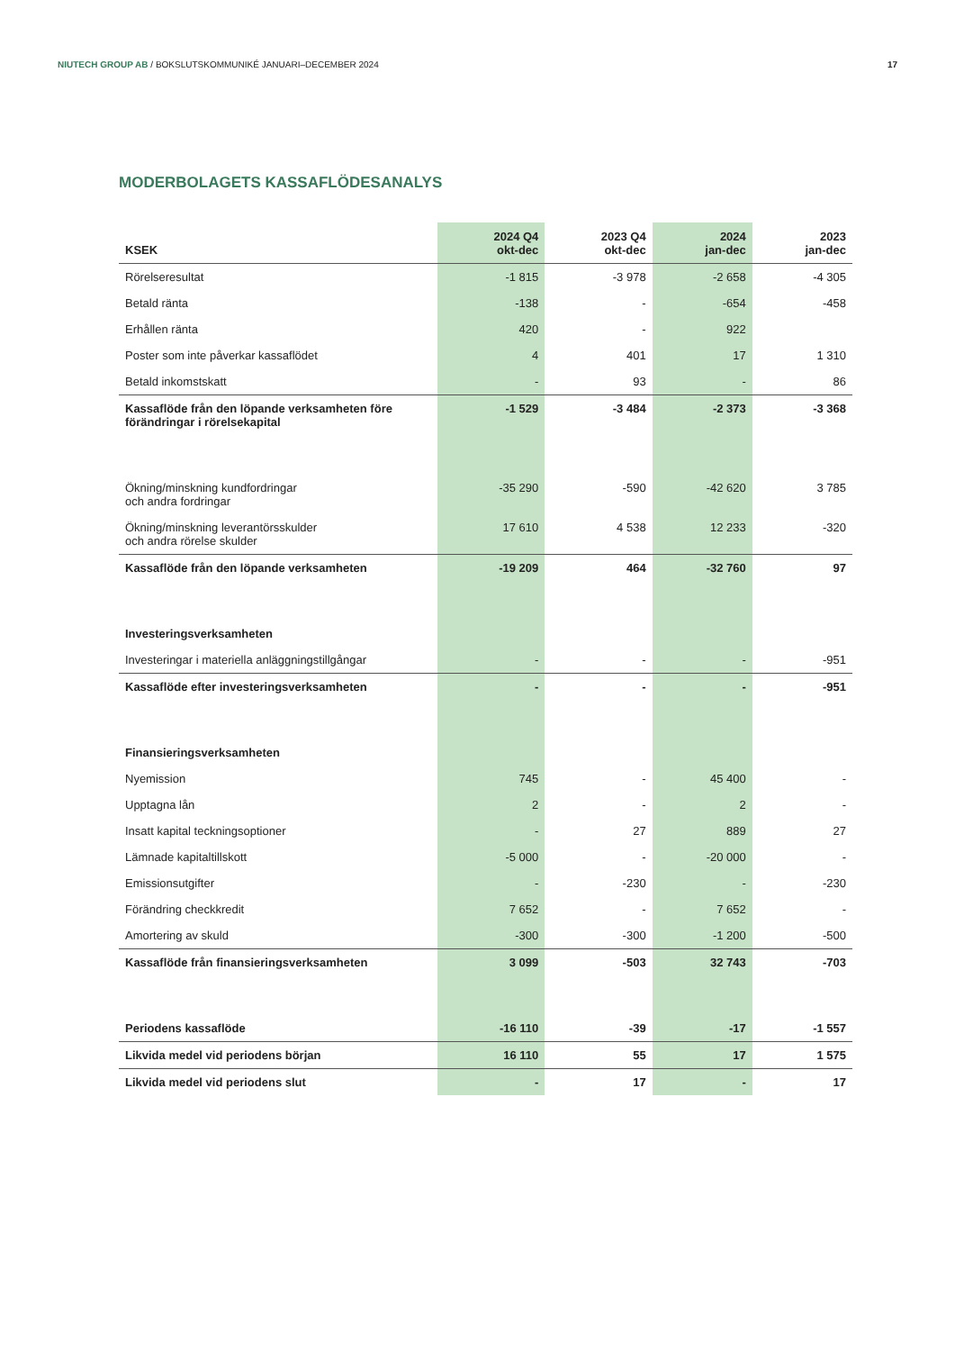NIUTECH GROUP AB / BOKSLUTSKOMMUNIKÉ JANUARI–DECEMBER 2024
17
MODERBOLAGETS KASSAFLÖDESANALYS
| KSEK | 2024 Q4 okt-dec | 2023 Q4 okt-dec | 2024 jan-dec | 2023 jan-dec |
| --- | --- | --- | --- | --- |
| Rörelseresultat | -1 815 | -3 978 | -2 658 | -4 305 |
| Betald ränta | -138 | - | -654 | -458 |
| Erhållen ränta | 420 | - | 922 | |
| Poster som inte påverkar kassaflödet | 4 | 401 | 17 | 1 310 |
| Betald inkomstskatt | - | 93 | - | 86 |
| Kassaflöde från den löpande verksamheten före förändringar i rörelsekapital | -1 529 | -3 484 | -2 373 | -3 368 |
| Ökning/minskning kundfordringar och andra fordringar | -35 290 | -590 | -42 620 | 3 785 |
| Ökning/minskning leverantörsskulder och andra rörelse skulder | 17 610 | 4 538 | 12 233 | -320 |
| Kassaflöde från den löpande verksamheten | -19 209 | 464 | -32 760 | 97 |
| Investeringsverksamheten | | | | |
| Investeringar i materiella anläggningstillgångar | - | - | - | -951 |
| Kassaflöde efter investeringsverksamheten | - | - | - | -951 |
| Finansieringsverksamheten | | | | |
| Nyemission | 745 | - | 45 400 | - |
| Upptagna lån | 2 | - | 2 | - |
| Insatt kapital teckningsoptioner | - | 27 | 889 | 27 |
| Lämnade kapitaltillskott | -5 000 | - | -20 000 | - |
| Emissionsutgifter | - | -230 | - | -230 |
| Förändring checkkredit | 7 652 | - | 7 652 | - |
| Amortering av skuld | -300 | -300 | -1 200 | -500 |
| Kassaflöde från finansieringsverksamheten | 3 099 | -503 | 32 743 | -703 |
| Periodens kassaflöde | -16 110 | -39 | -17 | -1 557 |
| Likvida medel vid periodens början | 16 110 | 55 | 17 | 1 575 |
| Likvida medel vid periodens slut | - | 17 | - | 17 |